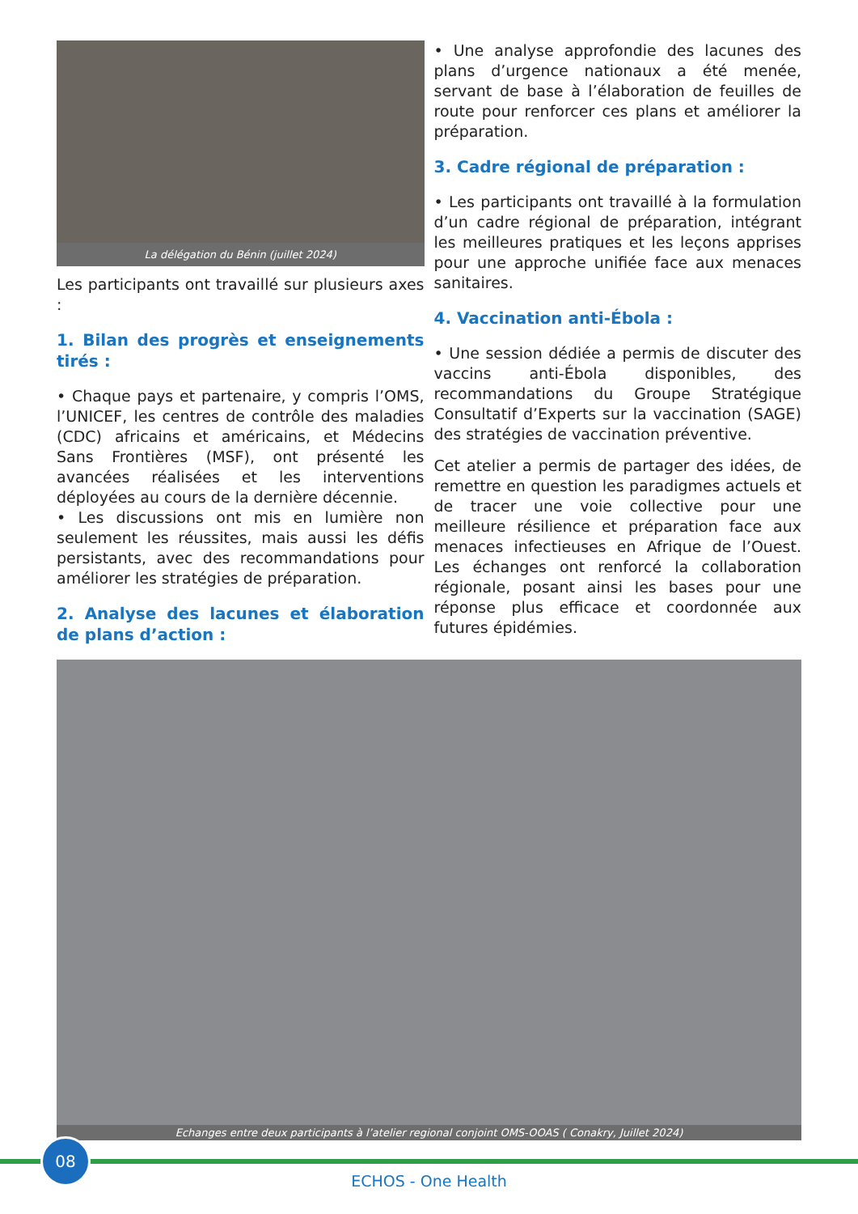La délégation du Bénin (juillet 2024)
Les participants ont travaillé sur plusieurs axes :
1. Bilan des progrès et enseignements tirés :
• Chaque pays et partenaire, y compris l’OMS, l’UNICEF, les centres de contrôle des maladies (CDC) africains et américains, et Médecins Sans Frontières (MSF), ont présenté les avancées réalisées et les interventions déployées au cours de la dernière décennie.
• Les discussions ont mis en lumière non seulement les réussites, mais aussi les défis persistants, avec des recommandations pour améliorer les stratégies de préparation.
2. Analyse des lacunes et élaboration de plans d’action :
• Une analyse approfondie des lacunes des plans d’urgence nationaux a été menée, servant de base à l’élaboration de feuilles de route pour renforcer ces plans et améliorer la préparation.
3. Cadre régional de préparation :
• Les participants ont travaillé à la formulation d’un cadre régional de préparation, intégrant les meilleures pratiques et les leçons apprises pour une approche unifiée face aux menaces sanitaires.
4. Vaccination anti-Ébola :
• Une session dédiée a permis de discuter des vaccins anti-Ébola disponibles, des recommandations du Groupe Stratégique Consultatif d’Experts sur la vaccination (SAGE) des stratégies de vaccination préventive.
Cet atelier a permis de partager des idées, de remettre en question les paradigmes actuels et de tracer une voie collective pour une meilleure résilience et préparation face aux menaces infectieuses en Afrique de l’Ouest. Les échanges ont renforcé la collaboration régionale, posant ainsi les bases pour une réponse plus efficace et coordonnée aux futures épidémies.
Echanges entre deux participants à l’atelier regional conjoint OMS-OOAS ( Conakry, Juillet 2024)
08
ECHOS - One Health